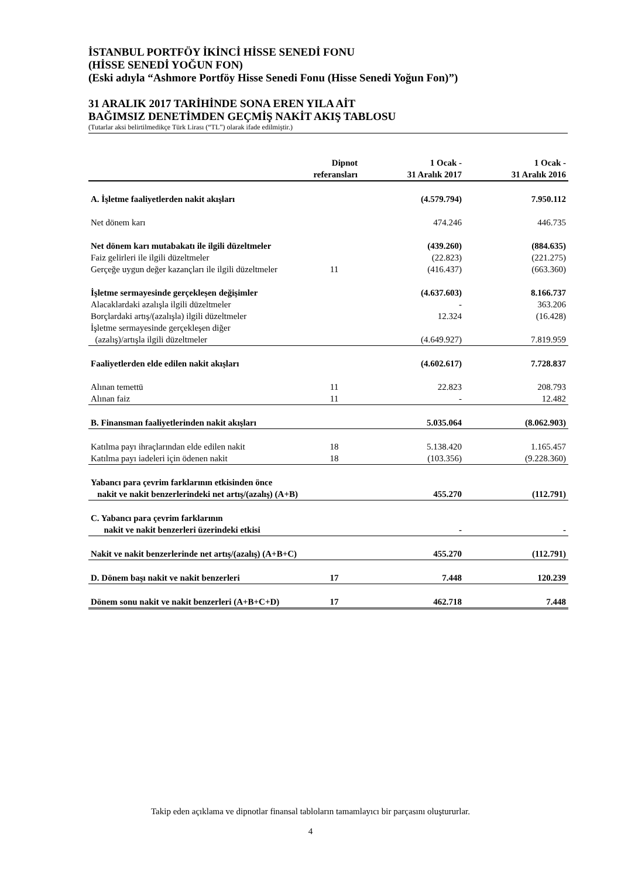İSTANBUL PORTFÖY İKİNCİ HİSSE SENEDİ FONU
(HİSSE SENEDİ YOĞUN FON)
(Eski adıyla “Ashmore Portföy Hisse Senedi Fonu (Hisse Senedi Yoğun Fon)”)
31 ARALIK 2017 TARİHİNDE SONA EREN YILA AİT
BAĞIMSIZ DENETİMDEN GEÇMİŞ NAKİT AKIŞ TABLOSU
(Tutarlar aksi belirtilmedikçe Türk Lirası (“TL”) olarak ifade edilmiştir.)
| | Dipnot referansları | 1 Ocak - 31 Aralık 2017 | 1 Ocak - 31 Aralık 2016 |
| --- | --- | --- | --- |
| A. İşletme faaliyetlerden nakit akışları | | (4.579.794) | 7.950.112 |
| Net dönem karı | | 474.246 | 446.735 |
| Net dönem karı mutabakatı ile ilgili düzeltmeler | | (439.260) | (884.635) |
| Faiz gelirleri ile ilgili düzeltmeler | | (22.823) | (221.275) |
| Gerçeğe uygun değer kazançları ile ilgili düzeltmeler | 11 | (416.437) | (663.360) |
| İşletme sermayesinde gerçekleşen değişimler | | (4.637.603) | 8.166.737 |
| Alacaklardaki azalışla ilgili düzeltmeler | | - | 363.206 |
| Borçlardaki artış/(azalışla) ilgili düzeltmeler | | 12.324 | (16.428) |
| İşletme sermayesinde gerçekleşen diğer | | | |
| (azalış)/artışla ilgili düzeltmeler | | (4.649.927) | 7.819.959 |
| Faaliyetlerden elde edilen nakit akışları | | (4.602.617) | 7.728.837 |
| Alınan temettü | 11 | 22.823 | 208.793 |
| Alınan faiz | 11 | - | 12.482 |
| B. Finansman faaliyetlerinden nakit akışları | | 5.035.064 | (8.062.903) |
| Katılma payı ihraçlarından elde edilen nakit | 18 | 5.138.420 | 1.165.457 |
| Katılma payı iadeleri için ödenen nakit | 18 | (103.356) | (9.228.360) |
| Yabancı para çevrim farklarının etkisinden önce | | | |
| nakit ve nakit benzerlerindeki net artış/(azalış) (A+B) | | 455.270 | (112.791) |
| C. Yabancı para çevrim farklarının | | | |
| nakit ve nakit benzerleri üzerindeki etkisi | | - | - |
| Nakit ve nakit benzerlerinde net artış/(azalış) (A+B+C) | | 455.270 | (112.791) |
| D. Dönem başı nakit ve nakit benzerleri | 17 | 7.448 | 120.239 |
| Dönem sonu nakit ve nakit benzerleri (A+B+C+D) | 17 | 462.718 | 7.448 |
Takip eden açıklama ve dipnotlar finansal tabloların tamamlayıcı bir parçasını oluştururlar.
4